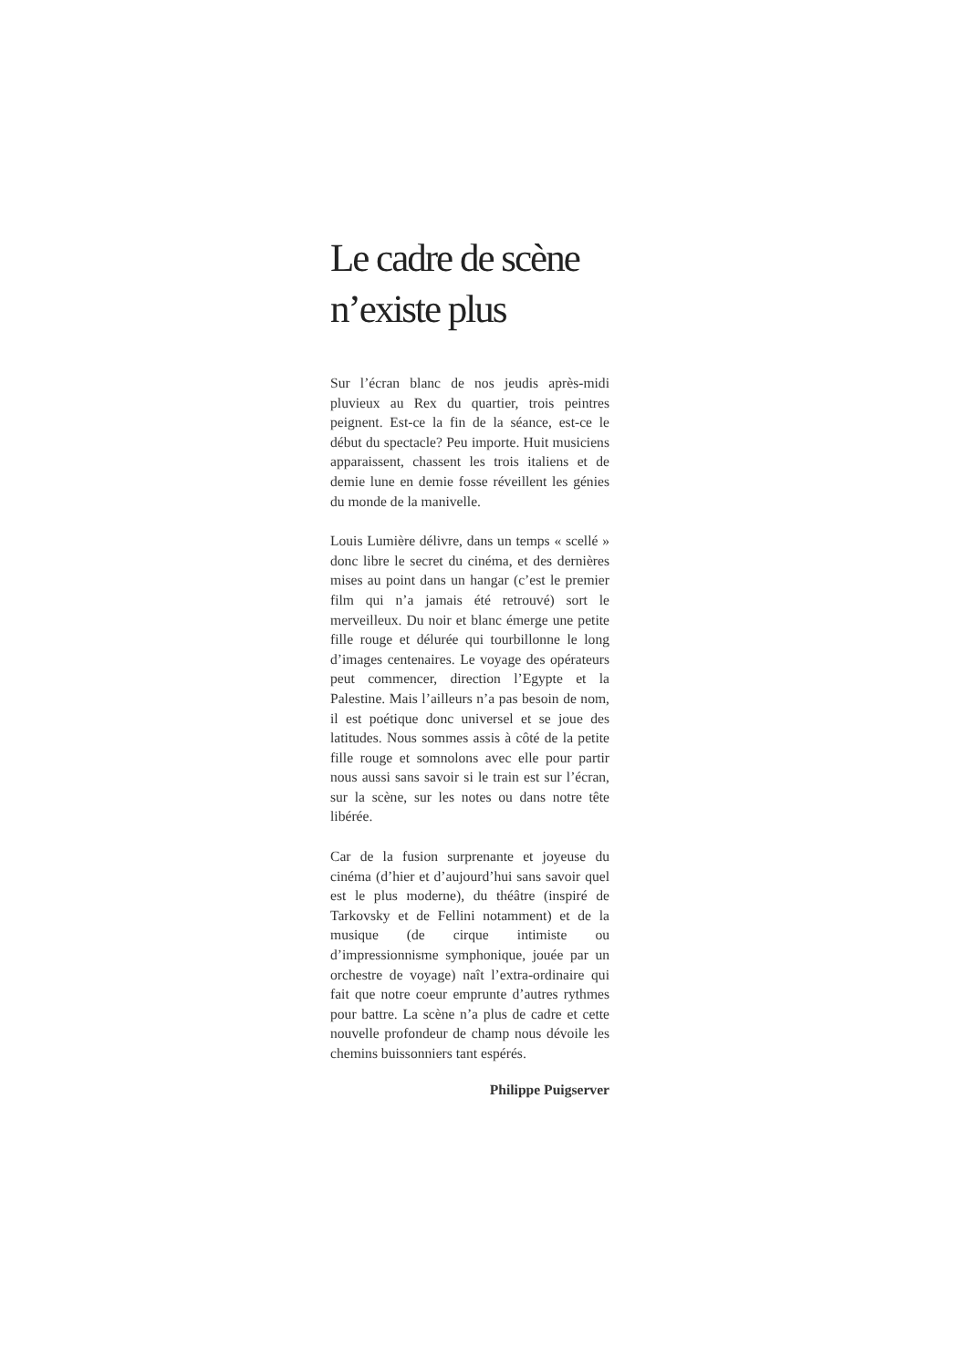Le cadre de scène n’existe plus
Sur l’écran blanc de nos jeudis après-midi pluvieux au Rex du quartier, trois peintres peignent. Est-ce la fin de la séance, est-ce le début du spectacle? Peu importe. Huit musiciens apparaissent, chassent les trois italiens et de demie lune en demie fosse réveillent les génies du monde de la manivelle.
Louis Lumière délivre, dans un temps « scellé » donc libre le secret du cinéma, et des dernières mises au point dans un hangar (c’est le premier film qui n’a jamais été retrouvé) sort le merveilleux. Du noir et blanc émerge une petite fille rouge et délurée qui tourbillonne le long d’images centenaires. Le voyage des opérateurs peut commencer, direction l’Egypte et la Palestine. Mais l’ailleurs n’a pas besoin de nom, il est poétique donc universel et se joue des latitudes. Nous sommes assis à côté de la petite fille rouge et somnolons avec elle pour partir nous aussi sans savoir si le train est sur l’écran, sur la scène, sur les notes ou dans notre tête libérée.
Car de la fusion surprenante et joyeuse du cinéma (d’hier et d’aujourd’hui sans savoir quel est le plus moderne), du théâtre (inspiré de Tarkovsky et de Fellini notamment) et de la musique (de cirque intimiste ou d’impressionnisme symphonique, jouée par un orchestre de voyage) naît l’extra-ordinaire qui fait que notre coeur emprunte d’autres rythmes pour battre. La scène n’a plus de cadre et cette nouvelle profondeur de champ nous dévoile les chemins buissonniers tant espérés.
Philippe Puigserver